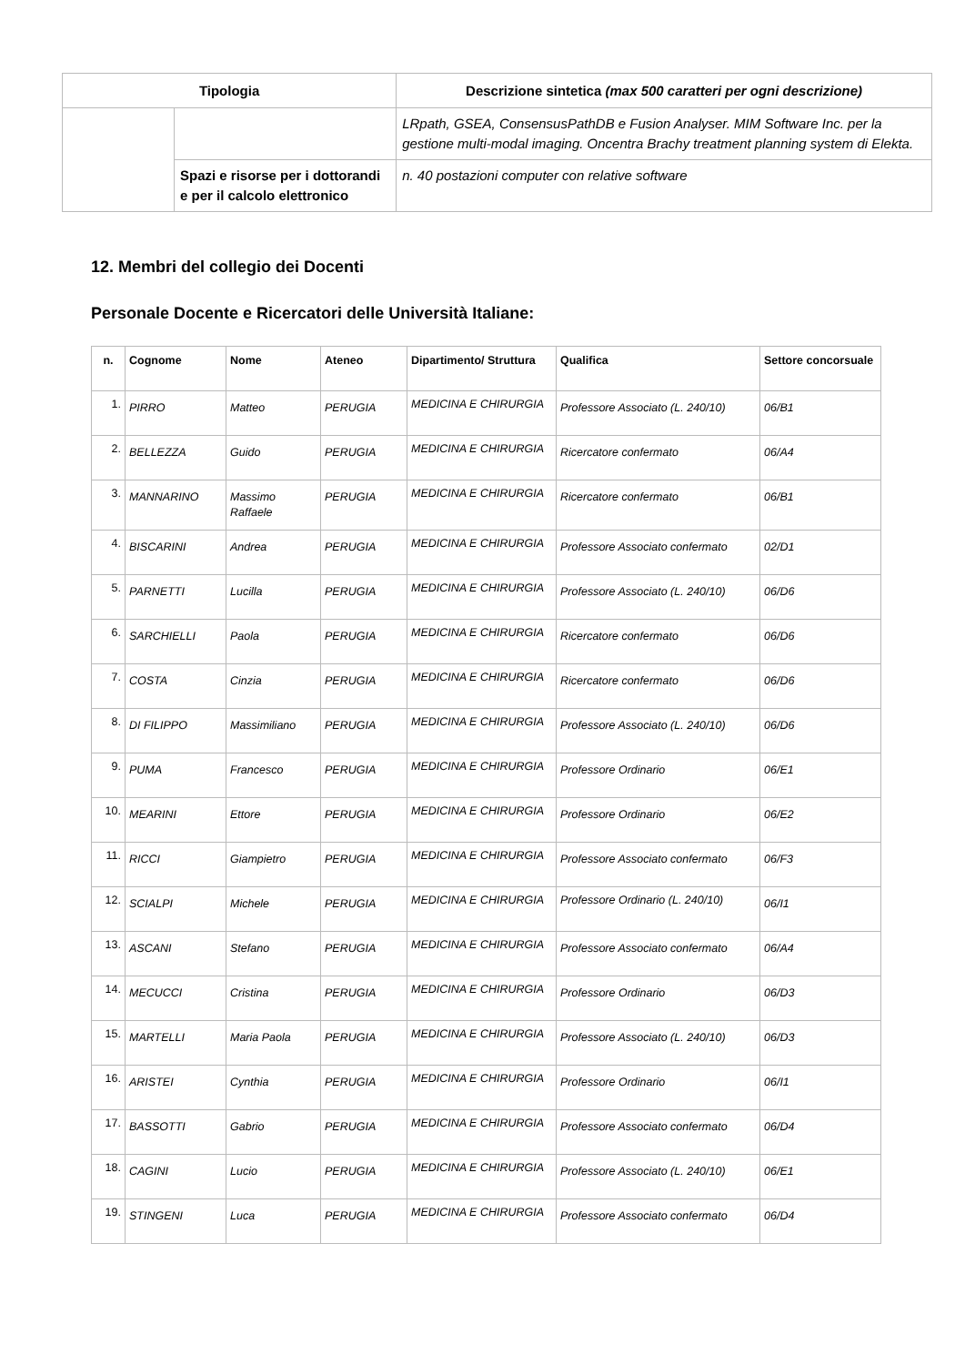| Tipologia | | Descrizione sintetica (max 500 caratteri per ogni descrizione) |
| --- | --- | --- |
| | | LRpath, GSEA, ConsensusPathDB e Fusion Analyser. MIM Software Inc. per la gestione multi-modal imaging. Oncentra Brachy treatment planning system di Elekta. |
| | Spazi e risorse per i dottorandi e per il calcolo elettronico | n. 40 postazioni computer con relative software |
12. Membri del collegio dei Docenti
Personale Docente e Ricercatori delle Università Italiane:
| n. | Cognome | Nome | Ateneo | Dipartimento/ Struttura | Qualifica | Settore concorsuale |
| --- | --- | --- | --- | --- | --- | --- |
| 1. | PIRRO | Matteo | PERUGIA | MEDICINA E CHIRURGIA | Professore Associato (L. 240/10) | 06/B1 |
| 2. | BELLEZZA | Guido | PERUGIA | MEDICINA E CHIRURGIA | Ricercatore confermato | 06/A4 |
| 3. | MANNARINO | Massimo Raffaele | PERUGIA | MEDICINA E CHIRURGIA | Ricercatore confermato | 06/B1 |
| 4. | BISCARINI | Andrea | PERUGIA | MEDICINA E CHIRURGIA | Professore Associato confermato | 02/D1 |
| 5. | PARNETTI | Lucilla | PERUGIA | MEDICINA E CHIRURGIA | Professore Associato (L. 240/10) | 06/D6 |
| 6. | SARCHIELLI | Paola | PERUGIA | MEDICINA E CHIRURGIA | Ricercatore confermato | 06/D6 |
| 7. | COSTA | Cinzia | PERUGIA | MEDICINA E CHIRURGIA | Ricercatore confermato | 06/D6 |
| 8. | DI FILIPPO | Massimiliano | PERUGIA | MEDICINA E CHIRURGIA | Professore Associato (L. 240/10) | 06/D6 |
| 9. | PUMA | Francesco | PERUGIA | MEDICINA E CHIRURGIA | Professore Ordinario | 06/E1 |
| 10. | MEARINI | Ettore | PERUGIA | MEDICINA E CHIRURGIA | Professore Ordinario | 06/E2 |
| 11. | RICCI | Giampietro | PERUGIA | MEDICINA E CHIRURGIA | Professore Associato confermato | 06/F3 |
| 12. | SCIALPI | Michele | PERUGIA | MEDICINA E CHIRURGIA | Professore Ordinario (L. 240/10) | 06/I1 |
| 13. | ASCANI | Stefano | PERUGIA | MEDICINA E CHIRURGIA | Professore Associato confermato | 06/A4 |
| 14. | MECUCCI | Cristina | PERUGIA | MEDICINA E CHIRURGIA | Professore Ordinario | 06/D3 |
| 15. | MARTELLI | Maria Paola | PERUGIA | MEDICINA E CHIRURGIA | Professore Associato (L. 240/10) | 06/D3 |
| 16. | ARISTEI | Cynthia | PERUGIA | MEDICINA E CHIRURGIA | Professore Ordinario | 06/I1 |
| 17. | BASSOTTI | Gabrio | PERUGIA | MEDICINA E CHIRURGIA | Professore Associato confermato | 06/D4 |
| 18. | CAGINI | Lucio | PERUGIA | MEDICINA E CHIRURGIA | Professore Associato (L. 240/10) | 06/E1 |
| 19. | STINGENI | Luca | PERUGIA | MEDICINA E CHIRURGIA | Professore Associato confermato | 06/D4 |